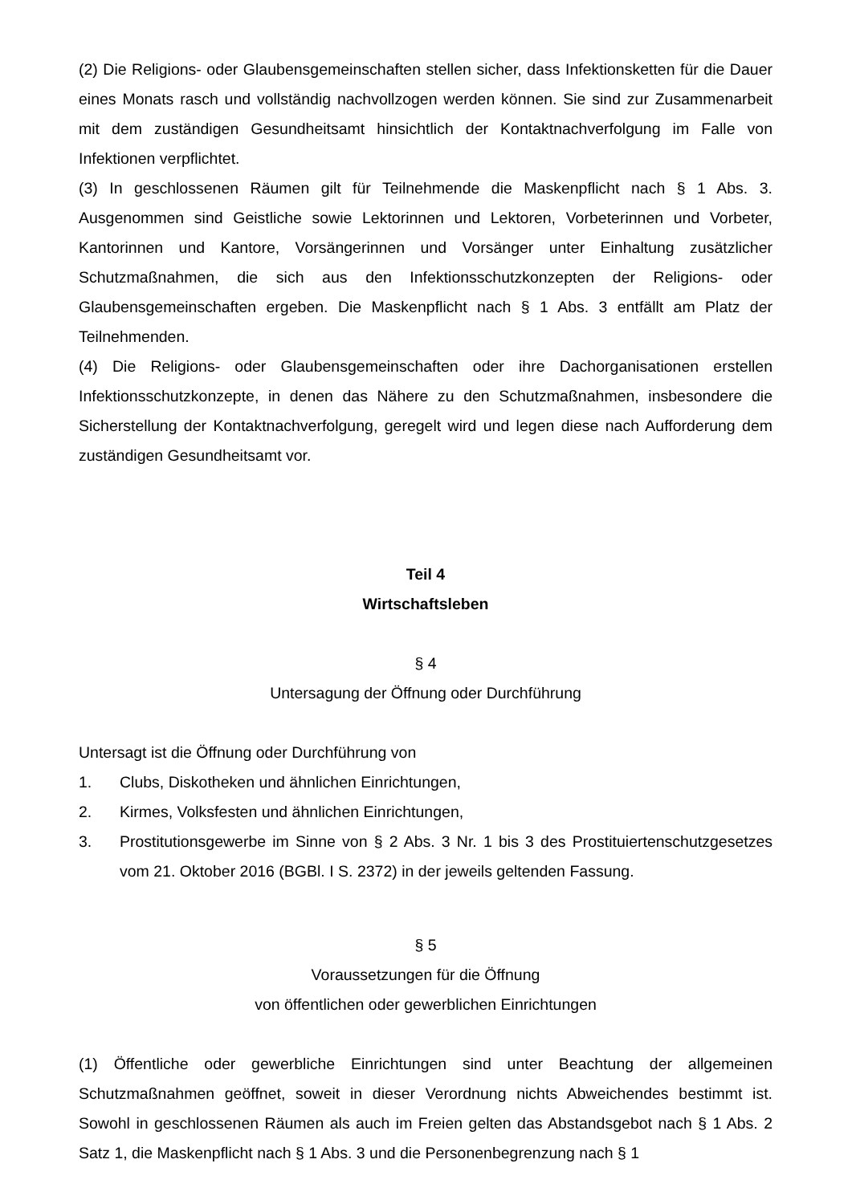(2) Die Religions- oder Glaubensgemeinschaften stellen sicher, dass Infektionsketten für die Dauer eines Monats rasch und vollständig nachvollzogen werden können. Sie sind zur Zusammenarbeit mit dem zuständigen Gesundheitsamt hinsichtlich der Kontaktnachverfolgung im Falle von Infektionen verpflichtet.
(3) In geschlossenen Räumen gilt für Teilnehmende die Maskenpflicht nach § 1 Abs. 3. Ausgenommen sind Geistliche sowie Lektorinnen und Lektoren, Vorbeterinnen und Vorbeter, Kantorinnen und Kantore, Vorsängerinnen und Vorsänger unter Einhaltung zusätzlicher Schutzmaßnahmen, die sich aus den Infektionsschutzkonzepten der Religions- oder Glaubensgemeinschaften ergeben. Die Maskenpflicht nach § 1 Abs. 3 entfällt am Platz der Teilnehmenden.
(4) Die Religions- oder Glaubensgemeinschaften oder ihre Dachorganisationen erstellen Infektionsschutzkonzepte, in denen das Nähere zu den Schutzmaßnahmen, insbesondere die Sicherstellung der Kontaktnachverfolgung, geregelt wird und legen diese nach Aufforderung dem zuständigen Gesundheitsamt vor.
Teil 4
Wirtschaftsleben
§ 4
Untersagung der Öffnung oder Durchführung
Untersagt ist die Öffnung oder Durchführung von
1. Clubs, Diskotheken und ähnlichen Einrichtungen,
2. Kirmes, Volksfesten und ähnlichen Einrichtungen,
3. Prostitutionsgewerbe im Sinne von § 2 Abs. 3 Nr. 1 bis 3 des Prostituiertenschutzgesetzes vom 21. Oktober 2016 (BGBl. I S. 2372) in der jeweils geltenden Fassung.
§ 5
Voraussetzungen für die Öffnung
von öffentlichen oder gewerblichen Einrichtungen
(1) Öffentliche oder gewerbliche Einrichtungen sind unter Beachtung der allgemeinen Schutzmaßnahmen geöffnet, soweit in dieser Verordnung nichts Abweichendes bestimmt ist. Sowohl in geschlossenen Räumen als auch im Freien gelten das Abstandsgebot nach § 1 Abs. 2 Satz 1, die Maskenpflicht nach § 1 Abs. 3 und die Personenbegrenzung nach § 1